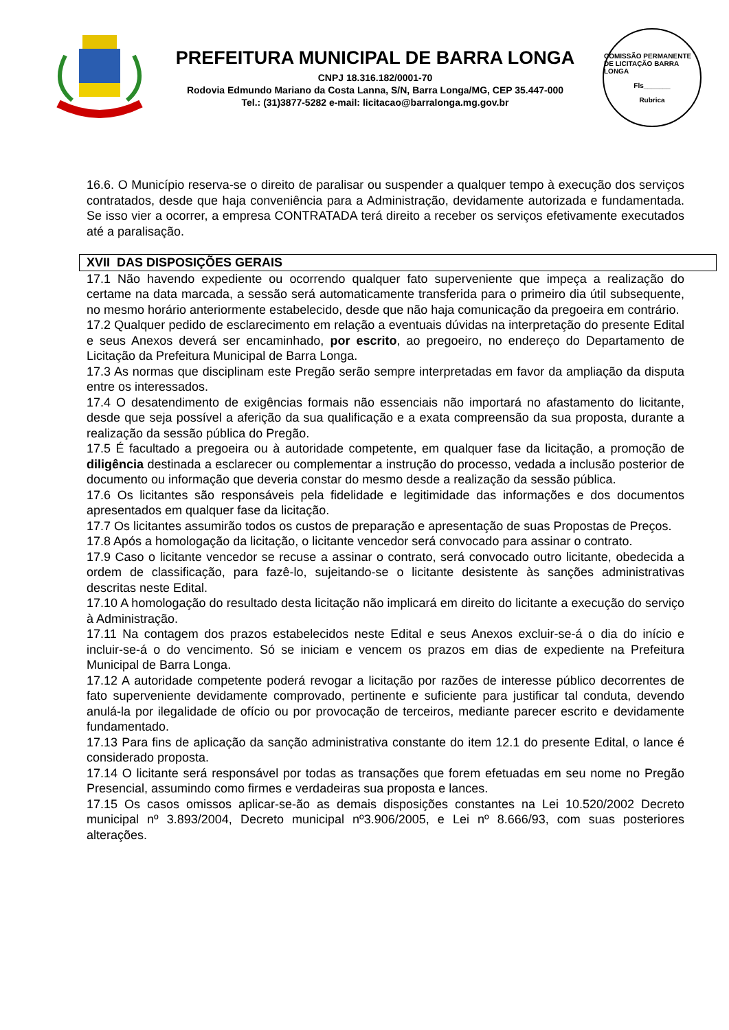PREFEITURA MUNICIPAL DE BARRA LONGA
CNPJ 18.316.182/0001-70
Rodovia Edmundo Mariano da Costa Lanna, S/N, Barra Longa/MG, CEP 35.447-000
Tel.: (31)3877-5282 e-mail: licitacao@barralonga.mg.gov.br
COMISSÃO PERMANENTE DE LICITAÇÃO BARRA LONGA
Fls_______
Rubrica
16.6. O Município reserva-se o direito de paralisar ou suspender a qualquer tempo à execução dos serviços contratados, desde que haja conveniência para a Administração, devidamente autorizada e fundamentada. Se isso vier a ocorrer, a empresa CONTRATADA terá direito a receber os serviços efetivamente executados até a paralisação.
XVII DAS DISPOSIÇÕES GERAIS
17.1 Não havendo expediente ou ocorrendo qualquer fato superveniente que impeça a realização do certame na data marcada, a sessão será automaticamente transferida para o primeiro dia útil subsequente, no mesmo horário anteriormente estabelecido, desde que não haja comunicação da pregoeira em contrário.
17.2 Qualquer pedido de esclarecimento em relação a eventuais dúvidas na interpretação do presente Edital e seus Anexos deverá ser encaminhado, por escrito, ao pregoeiro, no endereço do Departamento de Licitação da Prefeitura Municipal de Barra Longa.
17.3 As normas que disciplinam este Pregão serão sempre interpretadas em favor da ampliação da disputa entre os interessados.
17.4 O desatendimento de exigências formais não essenciais não importará no afastamento do licitante, desde que seja possível a aferição da sua qualificação e a exata compreensão da sua proposta, durante a realização da sessão pública do Pregão.
17.5 É facultado a pregoeira ou à autoridade competente, em qualquer fase da licitação, a promoção de diligência destinada a esclarecer ou complementar a instrução do processo, vedada a inclusão posterior de documento ou informação que deveria constar do mesmo desde a realização da sessão pública.
17.6 Os licitantes são responsáveis pela fidelidade e legitimidade das informações e dos documentos apresentados em qualquer fase da licitação.
17.7 Os licitantes assumirão todos os custos de preparação e apresentação de suas Propostas de Preços.
17.8 Após a homologação da licitação, o licitante vencedor será convocado para assinar o contrato.
17.9 Caso o licitante vencedor se recuse a assinar o contrato, será convocado outro licitante, obedecida a ordem de classificação, para fazê-lo, sujeitando-se o licitante desistente às sanções administrativas descritas neste Edital.
17.10 A homologação do resultado desta licitação não implicará em direito do licitante a execução do serviço à Administração.
17.11 Na contagem dos prazos estabelecidos neste Edital e seus Anexos excluir-se-á o dia do início e incluir-se-á o do vencimento. Só se iniciam e vencem os prazos em dias de expediente na Prefeitura Municipal de Barra Longa.
17.12 A autoridade competente poderá revogar a licitação por razões de interesse público decorrentes de fato superveniente devidamente comprovado, pertinente e suficiente para justificar tal conduta, devendo anulá-la por ilegalidade de ofício ou por provocação de terceiros, mediante parecer escrito e devidamente fundamentado.
17.13 Para fins de aplicação da sanção administrativa constante do item 12.1 do presente Edital, o lance é considerado proposta.
17.14 O licitante será responsável por todas as transações que forem efetuadas em seu nome no Pregão Presencial, assumindo como firmes e verdadeiras sua proposta e lances.
17.15 Os casos omissos aplicar-se-ão as demais disposições constantes na Lei 10.520/2002 Decreto municipal nº 3.893/2004, Decreto municipal nº3.906/2005, e Lei nº 8.666/93, com suas posteriores alterações.